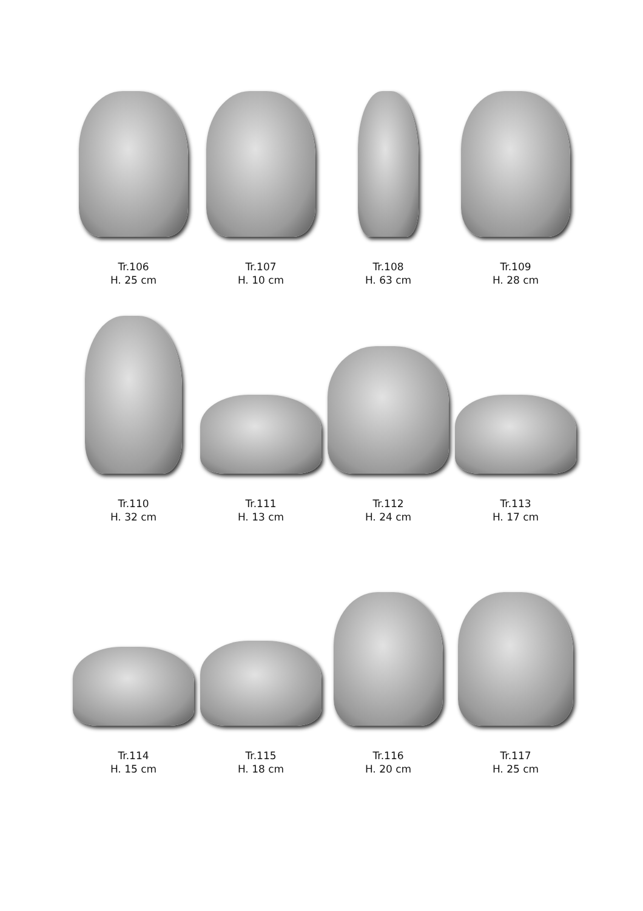Tr.106
H. 25 cm
Tr.107
H. 10 cm
Tr.108
H. 63 cm
Tr.109
H. 28 cm
Tr.110
H. 32 cm
Tr.111
H. 13 cm
Tr.112
H. 24 cm
Tr.113
H. 17 cm
Tr.114
H. 15 cm
Tr.115
H. 18 cm
Tr.116
H. 20 cm
Tr.117
H. 25 cm